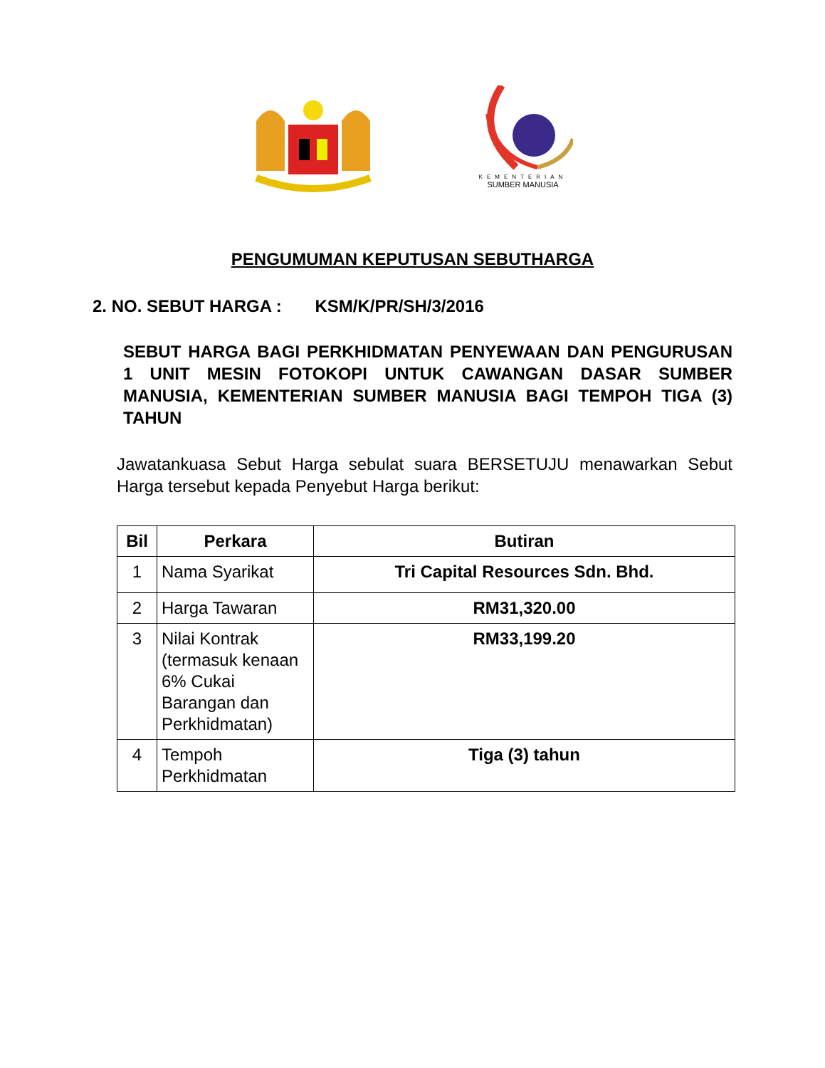KEMENTERIAN
SUMBER MANUSIA
PENGUMUMAN KEPUTUSAN SEBUTHARGA
2. NO. SEBUT HARGA : KSM/K/PR/SH/3/2016
SEBUT HARGA BAGI PERKHIDMATAN PENYEWAAN DAN PENGURUSAN 1 UNIT MESIN FOTOKOPI UNTUK CAWANGAN DASAR SUMBER MANUSIA, KEMENTERIAN SUMBER MANUSIA BAGI TEMPOH TIGA (3) TAHUN
Jawatankuasa Sebut Harga sebulat suara BERSETUJU menawarkan Sebut Harga tersebut kepada Penyebut Harga berikut:
| Bil | Perkara | Butiran |
| --- | --- | --- |
| 1 | Nama Syarikat | Tri Capital Resources Sdn. Bhd. |
| 2 | Harga Tawaran | RM31,320.00 |
| 3 | Nilai Kontrak (termasuk kenaan 6% Cukai Barangan dan Perkhidmatan) | RM33,199.20 |
| 4 | Tempoh Perkhidmatan | Tiga (3) tahun |